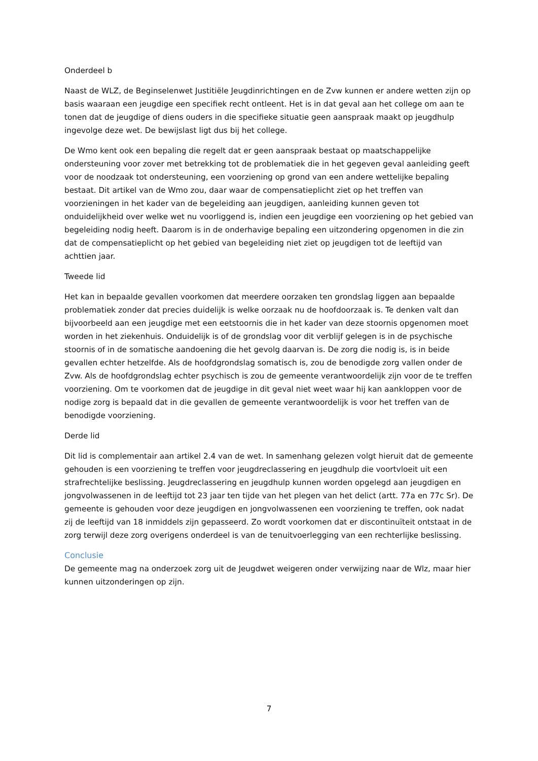Onderdeel b
Naast de WLZ, de Beginselenwet Justitiële Jeugdinrichtingen en de Zvw kunnen er andere wetten zijn op basis waaraan een jeugdige een specifiek recht ontleent. Het is in dat geval aan het college om aan te tonen dat de jeugdige of diens ouders in die specifieke situatie geen aanspraak maakt op jeugdhulp ingevolge deze wet. De bewijslast ligt dus bij het college.
De Wmo kent ook een bepaling die regelt dat er geen aanspraak bestaat op maatschappelijke ondersteuning voor zover met betrekking tot de problematiek die in het gegeven geval aanleiding geeft voor de noodzaak tot ondersteuning, een voorziening op grond van een andere wettelijke bepaling bestaat. Dit artikel van de Wmo zou, daar waar de compensatieplicht ziet op het treffen van voorzieningen in het kader van de begeleiding aan jeugdigen, aanleiding kunnen geven tot onduidelijkheid over welke wet nu voorliggend is, indien een jeugdige een voorziening op het gebied van begeleiding nodig heeft. Daarom is in de onderhavige bepaling een uitzondering opgenomen in die zin dat de compensatieplicht op het gebied van begeleiding niet ziet op jeugdigen tot de leeftijd van achttien jaar.
Tweede lid
Het kan in bepaalde gevallen voorkomen dat meerdere oorzaken ten grondslag liggen aan bepaalde problematiek zonder dat precies duidelijk is welke oorzaak nu de hoofdoorzaak is. Te denken valt dan bijvoorbeeld aan een jeugdige met een eetstoornis die in het kader van deze stoornis opgenomen moet worden in het ziekenhuis. Onduidelijk is of de grondslag voor dit verblijf gelegen is in de psychische stoornis of in de somatische aandoening die het gevolg daarvan is. De zorg die nodig is, is in beide gevallen echter hetzelfde. Als de hoofdgrondslag somatisch is, zou de benodigde zorg vallen onder de Zvw. Als de hoofdgrondslag echter psychisch is zou de gemeente verantwoordelijk zijn voor de te treffen voorziening. Om te voorkomen dat de jeugdige in dit geval niet weet waar hij kan aankloppen voor de nodige zorg is bepaald dat in die gevallen de gemeente verantwoordelijk is voor het treffen van de benodigde voorziening.
Derde lid
Dit lid is complementair aan artikel 2.4 van de wet. In samenhang gelezen volgt hieruit dat de gemeente gehouden is een voorziening te treffen voor jeugdreclassering en jeugdhulp die voortvloeit uit een strafrechtelijke beslissing. Jeugdreclassering en jeugdhulp kunnen worden opgelegd aan jeugdigen en jongvolwassenen in de leeftijd tot 23 jaar ten tijde van het plegen van het delict (artt. 77a en 77c Sr). De gemeente is gehouden voor deze jeugdigen en jongvolwassenen een voorziening te treffen, ook nadat zij de leeftijd van 18 inmiddels zijn gepasseerd. Zo wordt voorkomen dat er discontinuïteit ontstaat in de zorg terwijl deze zorg overigens onderdeel is van de tenuitvoerlegging van een rechterlijke beslissing.
Conclusie
De gemeente mag na onderzoek zorg uit de Jeugdwet weigeren onder verwijzing naar de Wlz, maar hier kunnen uitzonderingen op zijn.
7